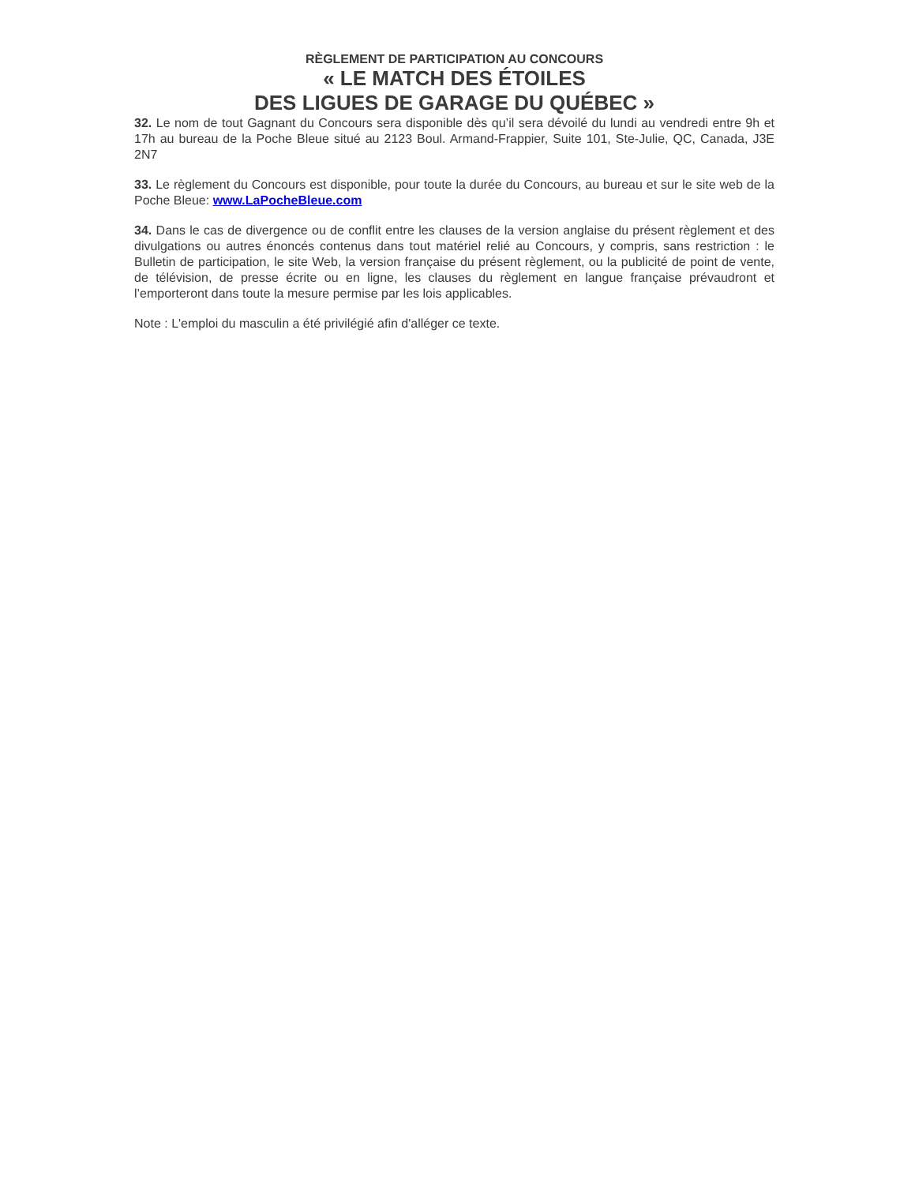RÈGLEMENT DE PARTICIPATION AU CONCOURS
« LE MATCH DES ÉTOILES
DES LIGUES DE GARAGE DU QUÉBEC »
32. Le nom de tout Gagnant du Concours sera disponible dès qu’il sera dévoilé du lundi au vendredi entre 9h et 17h au bureau de la Poche Bleue situé au 2123 Boul. Armand-Frappier, Suite 101, Ste-Julie, QC, Canada, J3E 2N7
33. Le règlement du Concours est disponible, pour toute la durée du Concours, au bureau et sur le site web de la Poche Bleue: www.LaPocheBleue.com
34. Dans le cas de divergence ou de conflit entre les clauses de la version anglaise du présent règlement et des divulgations ou autres énoncés contenus dans tout matériel relié au Concours, y compris, sans restriction : le Bulletin de participation, le site Web, la version française du présent règlement, ou la publicité de point de vente, de télévision, de presse écrite ou en ligne, les clauses du règlement en langue française prévaudront et l’emporteront dans toute la mesure permise par les lois applicables.
Note : L'emploi du masculin a été privilégié afin d'alléger ce texte.